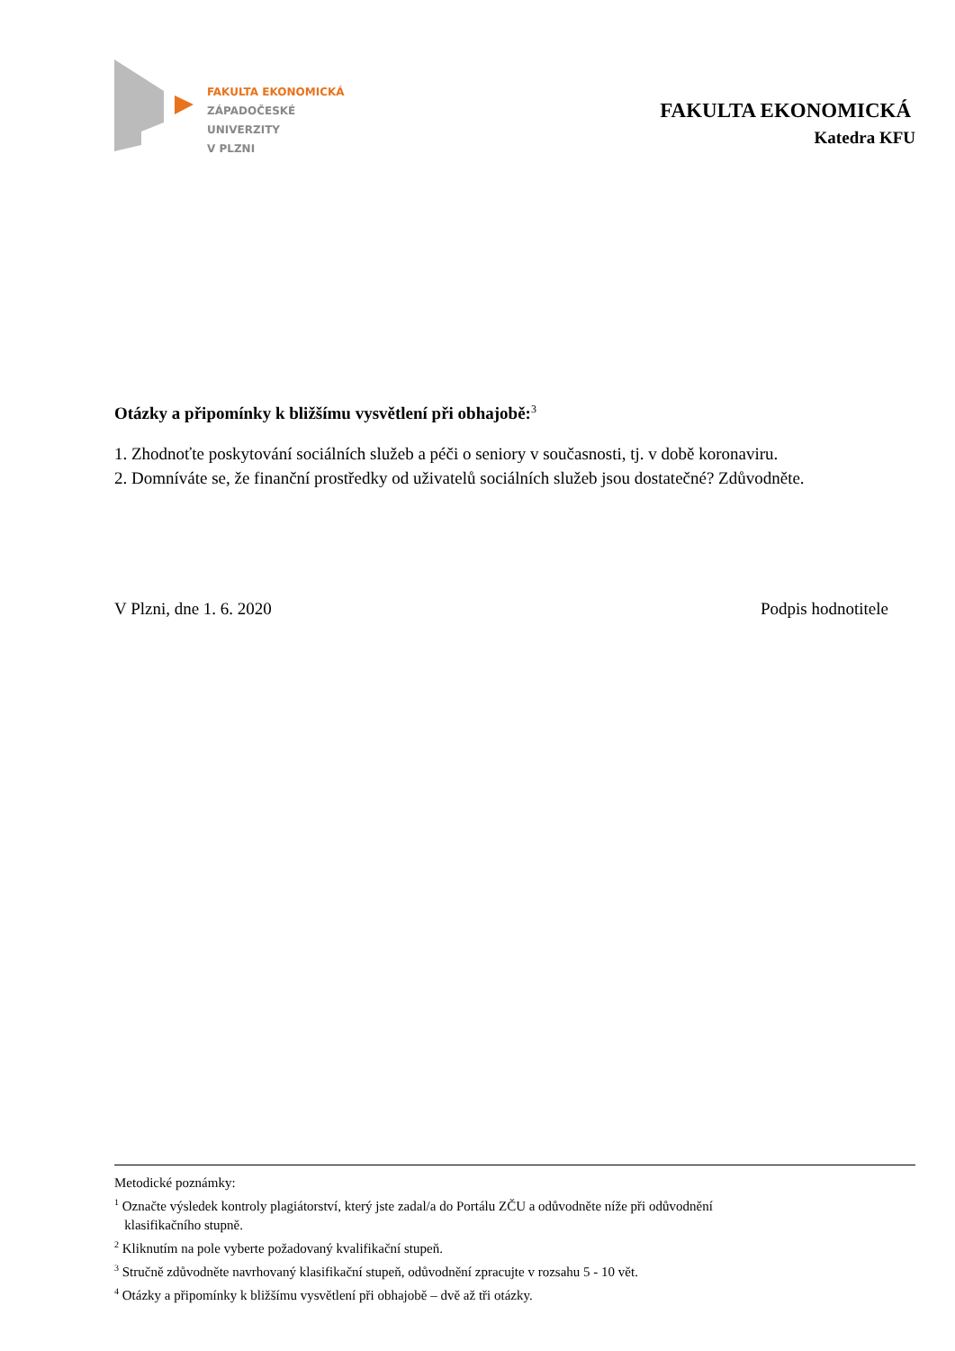FAKULTA EKONOMICKÁ
ZÁPADOČESKÉ
UNIVERZITY
V PLZNI
FAKULTA EKONOMICKÁ
Katedra KFU
Otázky a připomínky k bližšímu vysvětlení při obhajobě:<sup>3</sup>
1. Zhodnoťte poskytování sociálních služeb a péči o seniory v současnosti, tj. v době koronaviru.
2. Domníváte se, že finanční prostředky od uživatelů sociálních služeb jsou dostatečné? Zdůvodněte.
V Plzni, dne 1. 6. 2020 Podpis hodnotitele
Metodické poznámky:
<sup>1</sup> Označte výsledek kontroly plagiátorství, který jste zadal/a do Portálu ZČU a odůvodněte níže při odůvodnění
klasifikačního stupně.
<sup>2</sup> Kliknutím na pole vyberte požadovaný kvalifikační stupeň.
<sup>3</sup> Stručně zdůvodněte navrhovaný klasifikační stupeň, odůvodnění zpracujte v rozsahu 5 - 10 vět.
<sup>4</sup> Otázky a připomínky k bližšímu vysvětlení při obhajobě – dvě až tři otázky.